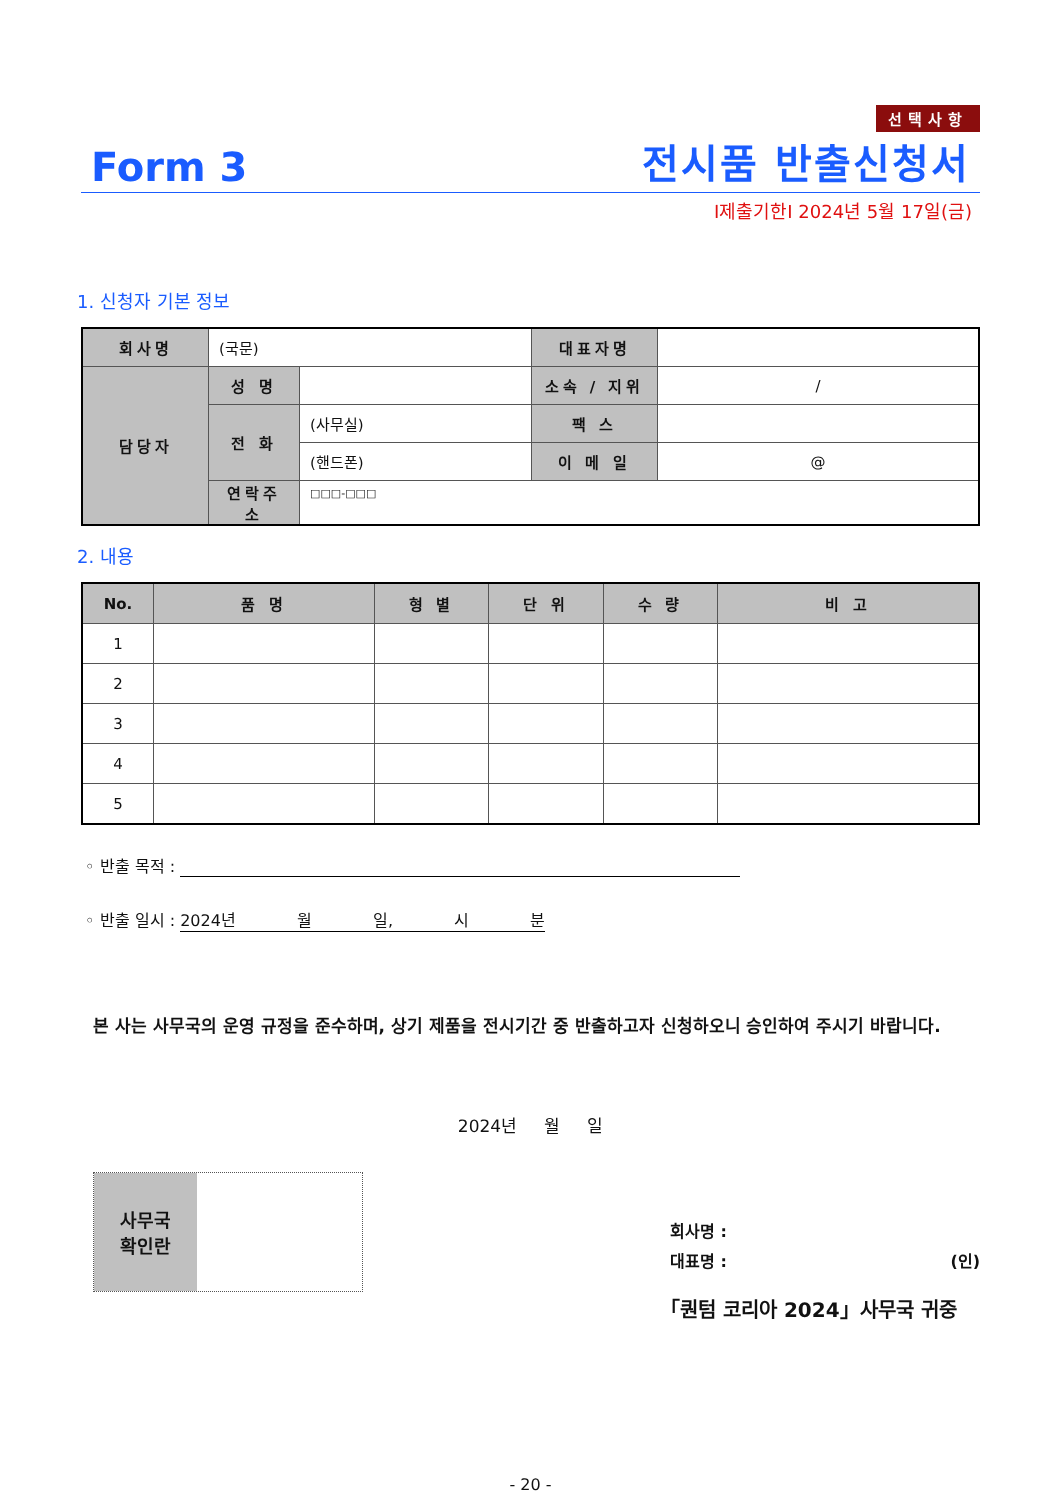선택사항
Form 3 전시품 반출신청서
I제출기한I 2024년 5월 17일(금)
1. 신청자 기본 정보
| 회사명 | (국문) | | 대표자명 | |
| 담당자 | 성 명 | | 소속 / 지위 | / |
| | 전 화 | (사무실) | 팩 스 | |
| | | (핸드폰) | 이 메 일 | @ |
| | 연락주소 | □□□-□□□ | | |
2. 내용
| No. | 품 명 | 형 별 | 단 위 | 수 량 | 비 고 |
| --- | --- | --- | --- | --- | --- |
| 1 | | | | | |
| 2 | | | | | |
| 3 | | | | | |
| 4 | | | | | |
| 5 | | | | | |
◦ 반출 목적 :
◦ 반출 일시 : 2024년 월 일, 시 분
본 사는 사무국의 운영 규정을 준수하며, 상기 제품을 전시기간 중 반출하고자 신청하오니 승인하여 주시기 바랍니다.
2024년 월 일
사무국
확인란
회사명 :
대표명 : (인)
「퀀텀 코리아 2024」사무국 귀중
- 20 -